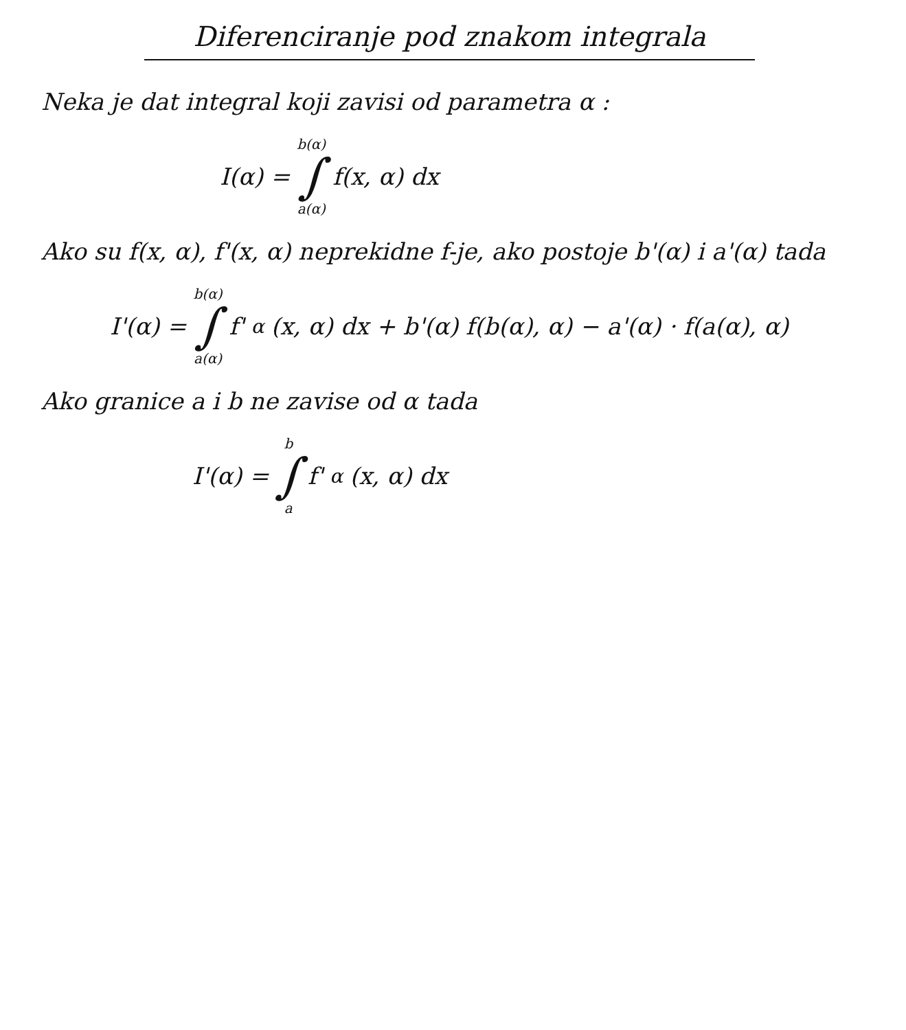Diferenciranje pod znakom integrala
Neka je dat integral koji zavisi od parametra α :
I(α) = b(α) ∫ a(α) f(x, α) dx
Ako su f(x, α), f'(x, α) neprekidne f-je, ako postoje b'(α) i a'(α) tada
I'(α) = b(α) ∫ a(α) f'<sub>α</sub>(x, α) dx + b'(α) f(b(α), α) − a'(α) · f(a(α), α)
Ako granice a i b ne zavise od α tada
I'(α) = b ∫ a f'<sub>α</sub>(x, α) dx